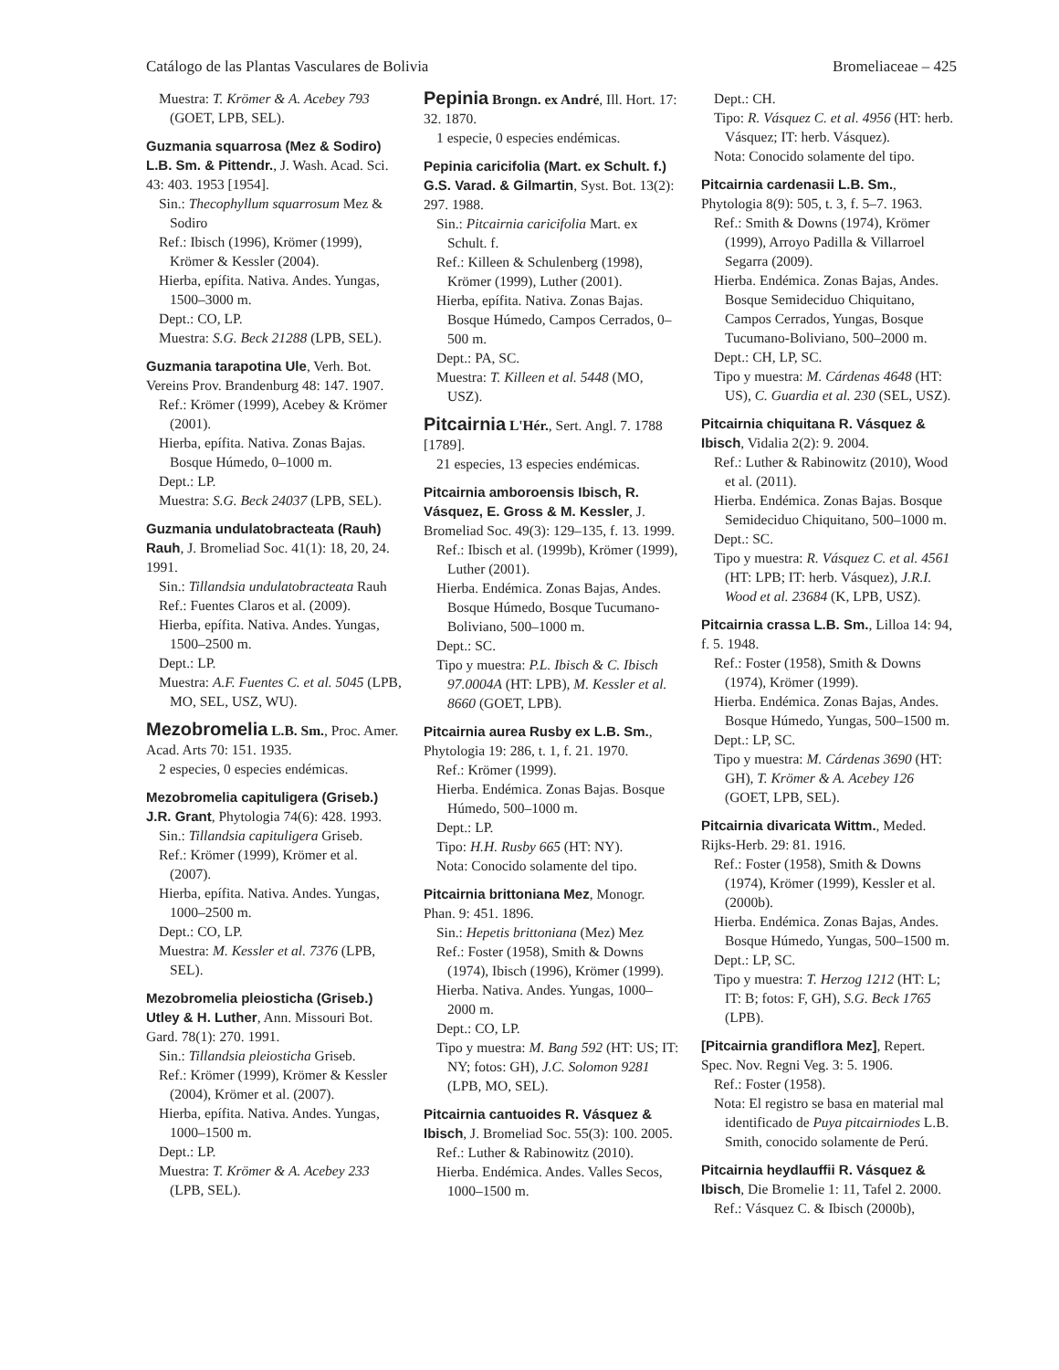Catálogo de las Plantas Vasculares de Bolivia Bromeliaceae – 425
Muestra: T. Krömer & A. Acebey 793 (GOET, LPB, SEL).
Guzmania squarrosa (Mez & Sodiro) L.B. Sm. & Pittendr., J. Wash. Acad. Sci. 43: 403. 1953 [1954].
Sin.: Thecophyllum squarrosum Mez & Sodiro
Ref.: Ibisch (1996), Krömer (1999), Krömer & Kessler (2004).
Hierba, epífita. Nativa. Andes. Yungas, 1500–3000 m.
Dept.: CO, LP.
Muestra: S.G. Beck 21288 (LPB, SEL).
Guzmania tarapotina Ule, Verh. Bot. Vereins Prov. Brandenburg 48: 147. 1907.
Ref.: Krömer (1999), Acebey & Krömer (2001).
Hierba, epífita. Nativa. Zonas Bajas. Bosque Húmedo, 0–1000 m.
Dept.: LP.
Muestra: S.G. Beck 24037 (LPB, SEL).
Guzmania undulatobracteata (Rauh) Rauh, J. Bromeliad Soc. 41(1): 18, 20, 24. 1991.
Sin.: Tillandsia undulatobracteata Rauh
Ref.: Fuentes Claros et al. (2009).
Hierba, epífita. Nativa. Andes. Yungas, 1500–2500 m.
Dept.: LP.
Muestra: A.F. Fuentes C. et al. 5045 (LPB, MO, SEL, USZ, WU).
Mezobromelia L.B. Sm., Proc. Amer. Acad. Arts 70: 151. 1935.
2 especies, 0 especies endémicas.
Mezobromelia capituligera (Griseb.) J.R. Grant, Phytologia 74(6): 428. 1993.
Sin.: Tillandsia capituligera Griseb.
Ref.: Krömer (1999), Krömer et al. (2007).
Hierba, epífita. Nativa. Andes. Yungas, 1000–2500 m.
Dept.: CO, LP.
Muestra: M. Kessler et al. 7376 (LPB, SEL).
Mezobromelia pleiosticha (Griseb.) Utley & H. Luther, Ann. Missouri Bot. Gard. 78(1): 270. 1991.
Sin.: Tillandsia pleiosticha Griseb.
Ref.: Krömer (1999), Krömer & Kessler (2004), Krömer et al. (2007).
Hierba, epífita. Nativa. Andes. Yungas, 1000–1500 m.
Dept.: LP.
Muestra: T. Krömer & A. Acebey 233 (LPB, SEL).
Pepinia Brongn. ex André, Ill. Hort. 17: 32. 1870.
1 especie, 0 especies endémicas.
Pepinia caricifolia (Mart. ex Schult. f.) G.S. Varad. & Gilmartin, Syst. Bot. 13(2): 297. 1988.
Sin.: Pitcairnia caricifolia Mart. ex Schult. f.
Ref.: Killeen & Schulenberg (1998), Krömer (1999), Luther (2001).
Hierba, epífita. Nativa. Zonas Bajas. Bosque Húmedo, Campos Cerrados, 0–500 m.
Dept.: PA, SC.
Muestra: T. Killeen et al. 5448 (MO, USZ).
Pitcairnia L'Hér., Sert. Angl. 7. 1788 [1789].
21 especies, 13 especies endémicas.
Pitcairnia amboroensis Ibisch, R. Vásquez, E. Gross & M. Kessler, J. Bromeliad Soc. 49(3): 129–135, f. 13. 1999.
Ref.: Ibisch et al. (1999b), Krömer (1999), Luther (2001).
Hierba. Endémica. Zonas Bajas, Andes. Bosque Húmedo, Bosque Tucumano-Boliviano, 500–1000 m.
Dept.: SC.
Tipo y muestra: P.L. Ibisch & C. Ibisch 97.0004A (HT: LPB), M. Kessler et al. 8660 (GOET, LPB).
Pitcairnia aurea Rusby ex L.B. Sm., Phytologia 19: 286, t. 1, f. 21. 1970.
Ref.: Krömer (1999).
Hierba. Endémica. Zonas Bajas. Bosque Húmedo, 500–1000 m.
Dept.: LP.
Tipo: H.H. Rusby 665 (HT: NY).
Nota: Conocido solamente del tipo.
Pitcairnia brittoniana Mez, Monogr. Phan. 9: 451. 1896.
Sin.: Hepetis brittoniana (Mez) Mez
Ref.: Foster (1958), Smith & Downs (1974), Ibisch (1996), Krömer (1999).
Hierba. Nativa. Andes. Yungas, 1000–2000 m.
Dept.: CO, LP.
Tipo y muestra: M. Bang 592 (HT: US; IT: NY; fotos: GH), J.C. Solomon 9281 (LPB, MO, SEL).
Pitcairnia cantuoides R. Vásquez & Ibisch, J. Bromeliad Soc. 55(3): 100. 2005.
Ref.: Luther & Rabinowitz (2010).
Hierba. Endémica. Andes. Valles Secos, 1000–1500 m.
Dept.: CH.
Tipo: R. Vásquez C. et al. 4956 (HT: herb. Vásquez; IT: herb. Vásquez).
Nota: Conocido solamente del tipo.
Pitcairnia cardenasii L.B. Sm., Phytologia 8(9): 505, t. 3, f. 5–7. 1963.
Ref.: Smith & Downs (1974), Krömer (1999), Arroyo Padilla & Villarroel Segarra (2009).
Hierba. Endémica. Zonas Bajas, Andes. Bosque Semideciduo Chiquitano, Campos Cerrados, Yungas, Bosque Tucumano-Boliviano, 500–2000 m.
Dept.: CH, LP, SC.
Tipo y muestra: M. Cárdenas 4648 (HT: US), C. Guardia et al. 230 (SEL, USZ).
Pitcairnia chiquitana R. Vásquez & Ibisch, Vidalia 2(2): 9. 2004.
Ref.: Luther & Rabinowitz (2010), Wood et al. (2011).
Hierba. Endémica. Zonas Bajas. Bosque Semideciduo Chiquitano, 500–1000 m.
Dept.: SC.
Tipo y muestra: R. Vásquez C. et al. 4561 (HT: LPB; IT: herb. Vásquez), J.R.I. Wood et al. 23684 (K, LPB, USZ).
Pitcairnia crassa L.B. Sm., Lilloa 14: 94, f. 5. 1948.
Ref.: Foster (1958), Smith & Downs (1974), Krömer (1999).
Hierba. Endémica. Zonas Bajas, Andes. Bosque Húmedo, Yungas, 500–1500 m.
Dept.: LP, SC.
Tipo y muestra: M. Cárdenas 3690 (HT: GH), T. Krömer & A. Acebey 126 (GOET, LPB, SEL).
Pitcairnia divaricata Wittm., Meded. Rijks-Herb. 29: 81. 1916.
Ref.: Foster (1958), Smith & Downs (1974), Krömer (1999), Kessler et al. (2000b).
Hierba. Endémica. Zonas Bajas, Andes. Bosque Húmedo, Yungas, 500–1500 m.
Dept.: LP, SC.
Tipo y muestra: T. Herzog 1212 (HT: L; IT: B; fotos: F, GH), S.G. Beck 1765 (LPB).
[Pitcairnia grandiflora Mez], Repert. Spec. Nov. Regni Veg. 3: 5. 1906.
Ref.: Foster (1958).
Nota: El registro se basa en material mal identificado de Puya pitcairniodes L.B. Smith, conocido solamente de Perú.
Pitcairnia heydlauffii R. Vásquez & Ibisch, Die Bromelie 1: 11, Tafel 2. 2000.
Ref.: Vásquez C. & Ibisch (2000b),